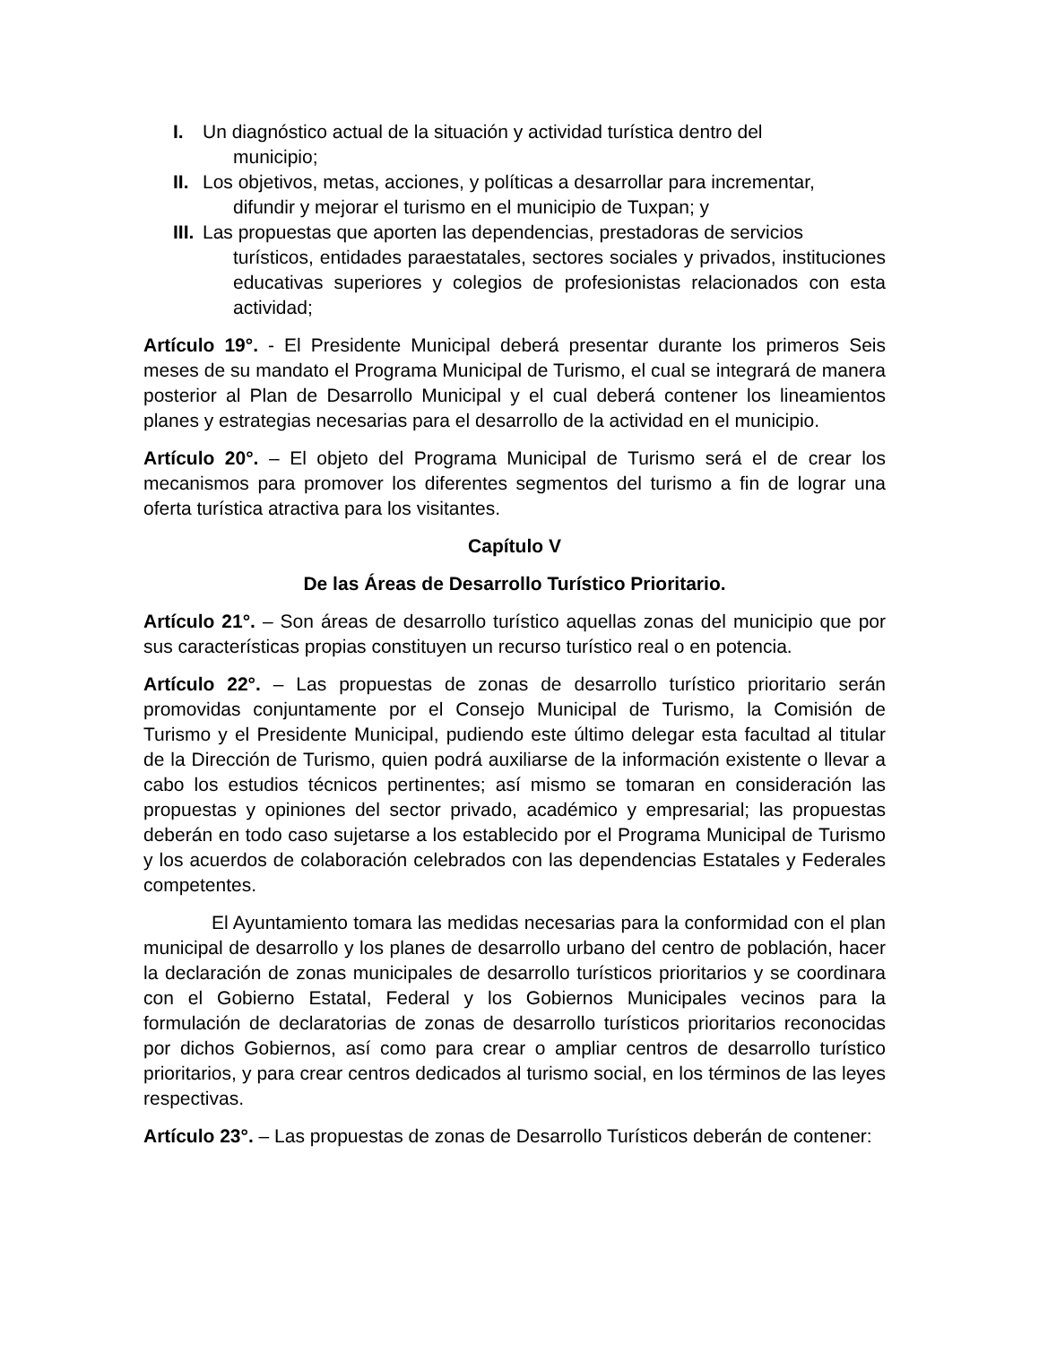I. Un diagnóstico actual de la situación y actividad turística dentro del
municipio;
II. Los objetivos, metas, acciones, y políticas a desarrollar para incrementar,
difundir y mejorar el turismo en el municipio de Tuxpan; y
III. Las propuestas que aporten las dependencias, prestadoras de servicios
turísticos, entidades paraestatales, sectores sociales y privados, instituciones educativas superiores y colegios de profesionistas relacionados con esta actividad;
Artículo 19°. - El Presidente Municipal deberá presentar durante los primeros Seis meses de su mandato el Programa Municipal de Turismo, el cual se integrará de manera posterior al Plan de Desarrollo Municipal y el cual deberá contener los lineamientos planes y estrategias necesarias para el desarrollo de la actividad en el municipio.
Artículo 20°. – El objeto del Programa Municipal de Turismo será el de crear los mecanismos para promover los diferentes segmentos del turismo a fin de lograr una oferta turística atractiva para los visitantes.
Capítulo V
De las Áreas de Desarrollo Turístico Prioritario.
Artículo 21°. – Son áreas de desarrollo turístico aquellas zonas del municipio que por sus características propias constituyen un recurso turístico real o en potencia.
Artículo 22°. – Las propuestas de zonas de desarrollo turístico prioritario serán promovidas conjuntamente por el Consejo Municipal de Turismo, la Comisión de Turismo y el Presidente Municipal, pudiendo este último delegar esta facultad al titular de la Dirección de Turismo, quien podrá auxiliarse de la información existente o llevar a cabo los estudios técnicos pertinentes; así mismo se tomaran en consideración las propuestas y opiniones del sector privado, académico y empresarial; las propuestas deberán en todo caso sujetarse a los establecido por el Programa Municipal de Turismo y los acuerdos de colaboración celebrados con las dependencias Estatales y Federales competentes.
El Ayuntamiento tomara las medidas necesarias para la conformidad con el plan municipal de desarrollo y los planes de desarrollo urbano del centro de población, hacer la declaración de zonas municipales de desarrollo turísticos prioritarios y se coordinara con el Gobierno Estatal, Federal y los Gobiernos Municipales vecinos para la formulación de declaratorias de zonas de desarrollo turísticos prioritarios reconocidas por dichos Gobiernos, así como para crear o ampliar centros de desarrollo turístico prioritarios, y para crear centros dedicados al turismo social, en los términos de las leyes respectivas.
Artículo 23°. – Las propuestas de zonas de Desarrollo Turísticos deberán de contener: